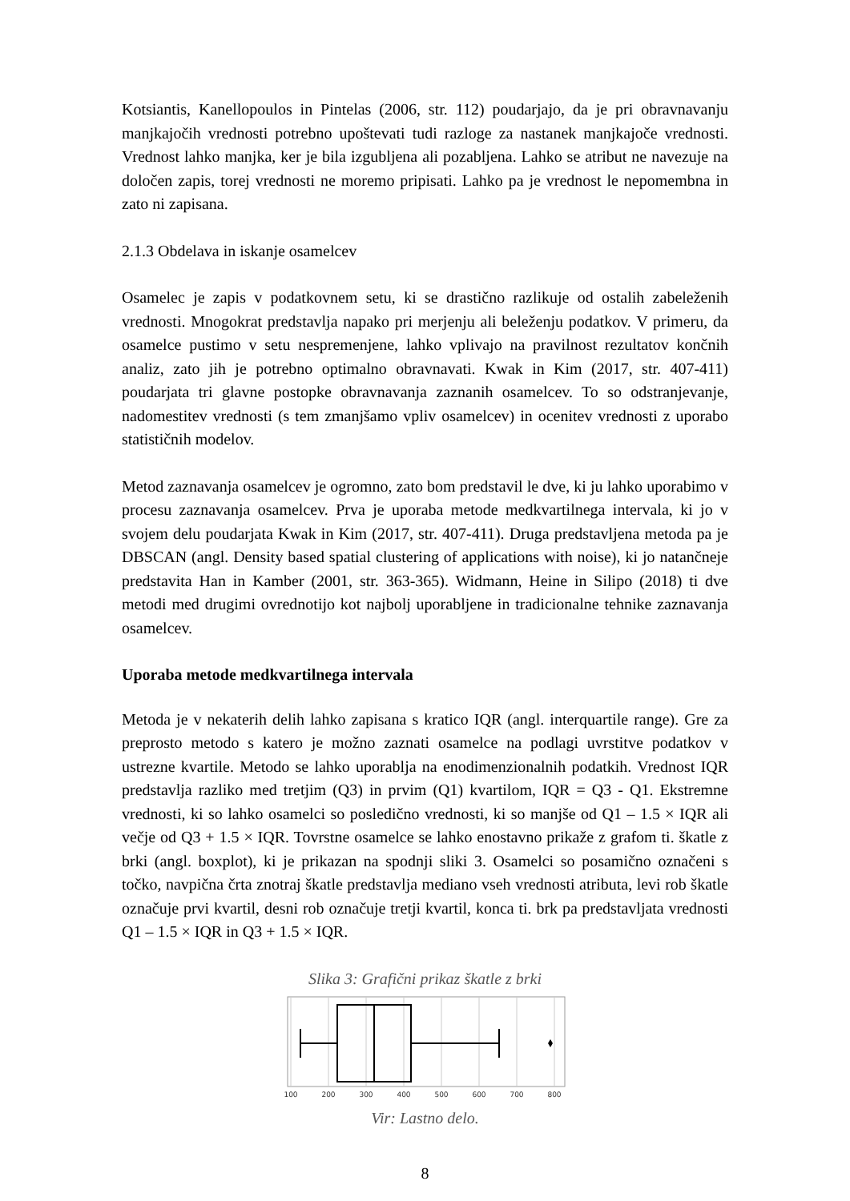Kotsiantis, Kanellopoulos in Pintelas (2006, str. 112) poudarjajo, da je pri obravnavanju manjkajočih vrednosti potrebno upoštevati tudi razloge za nastanek manjkajoče vrednosti. Vrednost lahko manjka, ker je bila izgubljena ali pozabljena. Lahko se atribut ne navezuje na določen zapis, torej vrednosti ne moremo pripisati. Lahko pa je vrednost le nepomembna in zato ni zapisana.
2.1.3 Obdelava in iskanje osamelcev
Osamelec je zapis v podatkovnem setu, ki se drastično razlikuje od ostalih zabeleženih vrednosti. Mnogokrat predstavlja napako pri merjenju ali beleženju podatkov. V primeru, da osamelce pustimo v setu nespremenjene, lahko vplivajo na pravilnost rezultatov končnih analiz, zato jih je potrebno optimalno obravnavati. Kwak in Kim (2017, str. 407-411) poudarjata tri glavne postopke obravnavanja zaznanih osamelcev. To so odstranjevanje, nadomestitev vrednosti (s tem zmanjšamo vpliv osamelcev) in ocenitev vrednosti z uporabo statističnih modelov.
Metod zaznavanja osamelcev je ogromno, zato bom predstavil le dve, ki ju lahko uporabimo v procesu zaznavanja osamelcev. Prva je uporaba metode medkvartilnega intervala, ki jo v svojem delu poudarjata Kwak in Kim (2017, str. 407-411). Druga predstavljena metoda pa je DBSCAN (angl. Density based spatial clustering of applications with noise), ki jo natančneje predstavita Han in Kamber (2001, str. 363-365). Widmann, Heine in Silipo (2018) ti dve metodi med drugimi ovrednotijo kot najbolj uporabljene in tradicionalne tehnike zaznavanja osamelcev.
Uporaba metode medkvartilnega intervala
Metoda je v nekaterih delih lahko zapisana s kratico IQR (angl. interquartile range). Gre za preprosto metodo s katero je možno zaznati osamelce na podlagi uvrstitve podatkov v ustrezne kvartile. Metodo se lahko uporablja na enodimenzionalnih podatkih. Vrednost IQR predstavlja razliko med tretjim (Q3) in prvim (Q1) kvartilom, IQR = Q3 - Q1. Ekstremne vrednosti, ki so lahko osamelci so posledično vrednosti, ki so manjše od Q1 – 1.5 × IQR ali večje od Q3 + 1.5 × IQR. Tovrstne osamelce se lahko enostavno prikaže z grafom ti. škatle z brki (angl. boxplot), ki je prikazan na spodnji sliki 3. Osamelci so posamično označeni s točko, navpična črta znotraj škatle predstavlja mediano vseh vrednosti atributa, levi rob škatle označuje prvi kvartil, desni rob označuje tretji kvartil, konca ti. brk pa predstavljata vrednosti Q1 – 1.5 × IQR in Q3 + 1.5 × IQR.
Slika 3: Grafični prikaz škatle z brki
100
200
300
400
500
600
700
800
Vir: Lastno delo.
8